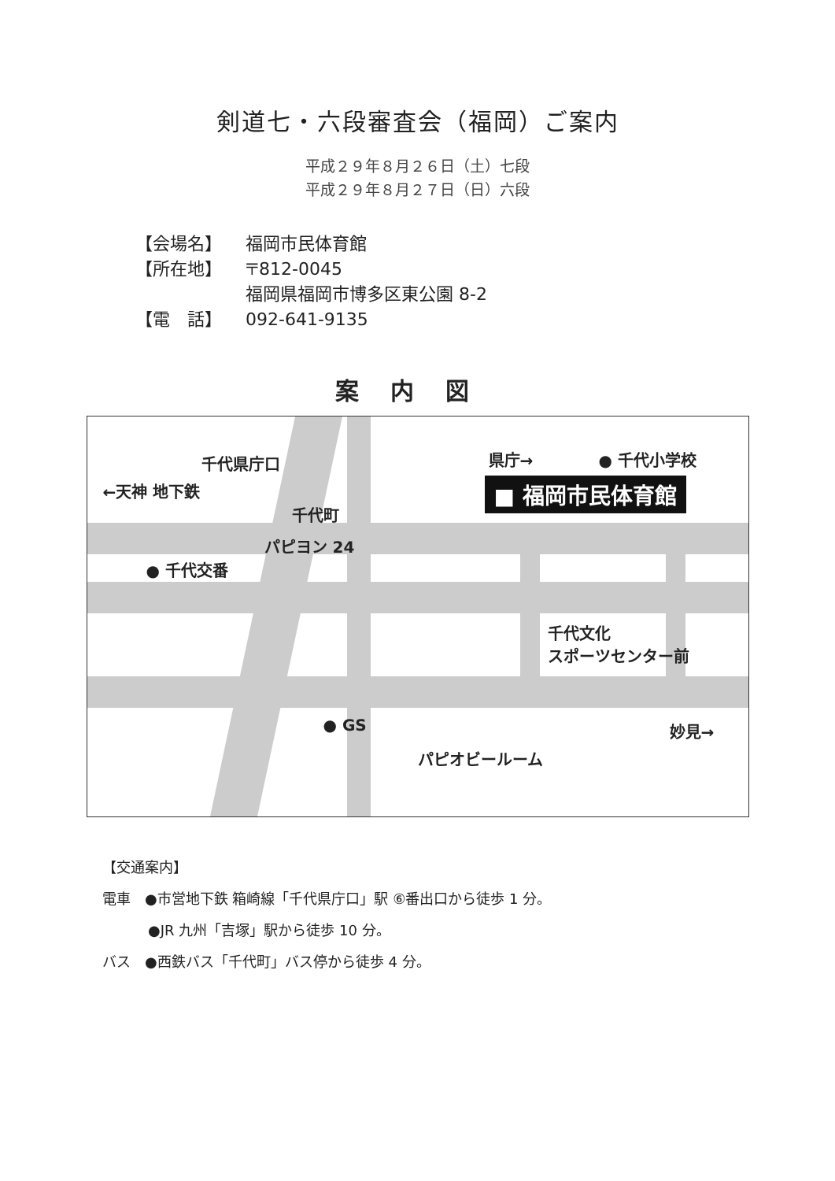剣道七・六段審査会（福岡）ご案内
平成２９年８月２６日（土）七段
平成２９年８月２７日（日）六段
【会場名】 福岡市民体育館
【所在地】 〒812-0045
福岡県福岡市博多区東公園 8-2
【電　話】 092-641-9135
案内図
千代県庁口
←天神 地下鉄
県庁→ ● 千代小学校
■ 福岡市民体育館
千代町
パピヨン 24
● 千代交番
千代文化
スポーツセンター前
● GS
パピオビールーム
妙見→
【交通案内】
電車　●市営地下鉄 箱崎線「千代県庁口」駅 ⑥番出口から徒歩 1 分。
●JR 九州「吉塚」駅から徒歩 10 分。
バス　●西鉄バス「千代町」バス停から徒歩 4 分。